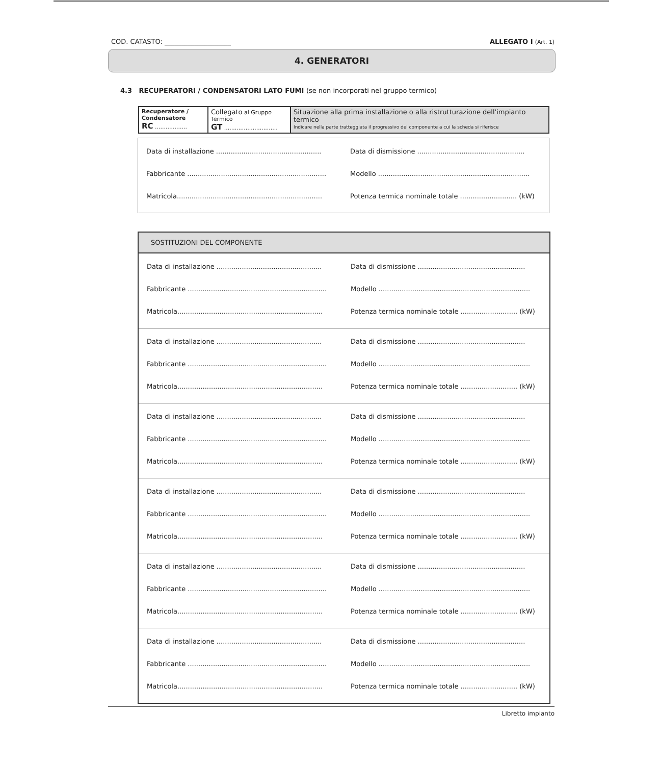COD. CATASTO: ____________________
ALLEGATO I (Art. 1)
4. GENERATORI
4.3 RECUPERATORI / CONDENSATORI LATO FUMI (se non incorporati nel gruppo termico)
| Recuperatore / Condensatore RC .................. | Collegato al Gruppo Termico GT .............................. | Situazione alla prima installazione o alla ristrutturazione dell'impianto termico Indicare nella parte tratteggiata il progressivo del componente a cui la scheda si riferisce |
Data di installazione ..................................................
Data di dismissione ...................................................
Fabbricante ..................................................................
Modello ........................................................................
Matricola.....................................................................
Potenza termica nominale totale ........................... (kW)
SOSTITUZIONI DEL COMPONENTE
Data di installazione ..................................................
Data di dismissione ...................................................
Fabbricante ..................................................................
Modello ........................................................................
Matricola.....................................................................
Potenza termica nominale totale ........................... (kW)
Data di installazione ..................................................
Data di dismissione ...................................................
Fabbricante ..................................................................
Modello ........................................................................
Matricola.....................................................................
Potenza termica nominale totale ........................... (kW)
Data di installazione ..................................................
Data di dismissione ...................................................
Fabbricante ..................................................................
Modello ........................................................................
Matricola.....................................................................
Potenza termica nominale totale ........................... (kW)
Data di installazione ..................................................
Data di dismissione ...................................................
Fabbricante ..................................................................
Modello ........................................................................
Matricola.....................................................................
Potenza termica nominale totale ........................... (kW)
Data di installazione ..................................................
Data di dismissione ...................................................
Fabbricante ..................................................................
Modello ........................................................................
Matricola.....................................................................
Potenza termica nominale totale ........................... (kW)
Data di installazione ..................................................
Data di dismissione ...................................................
Fabbricante ..................................................................
Modello ........................................................................
Matricola.....................................................................
Potenza termica nominale totale ........................... (kW)
Libretto impianto